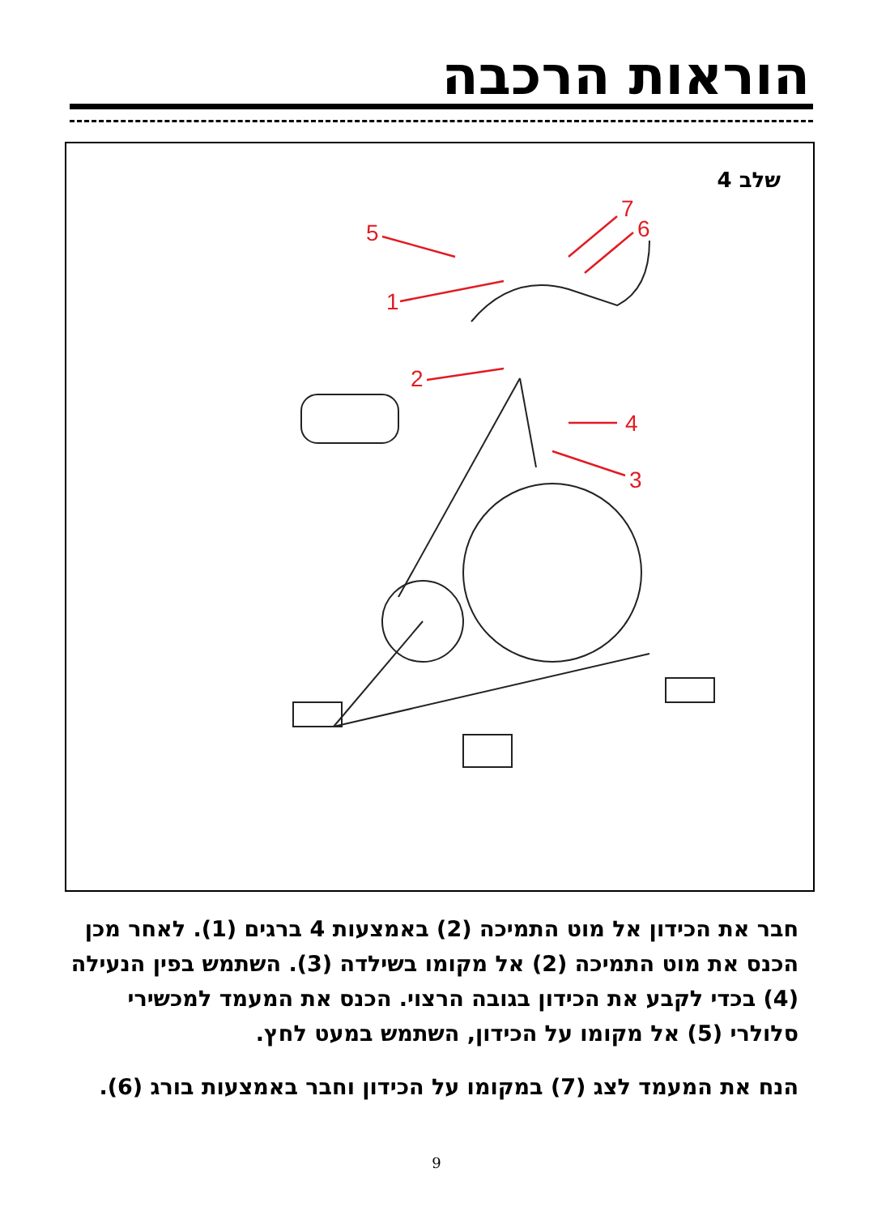הוראות הרכבה
שלב 4
5
1
2
4
3
6
7
חבר את הכידון אל מוט התמיכה (2) באמצעות 4 ברגים (1). לאחר מכן הכנס את מוט התמיכה (2) אל מקומו בשילדה (3). השתמש בפין הנעילה (4) בכדי לקבע את הכידון בגובה הרצוי. הכנס את המעמד למכשירי סלולרי (5) אל מקומו על הכידון, השתמש במעט לחץ.
הנח את המעמד לצג (7) במקומו על הכידון וחבר באמצעות בורג (6).
9